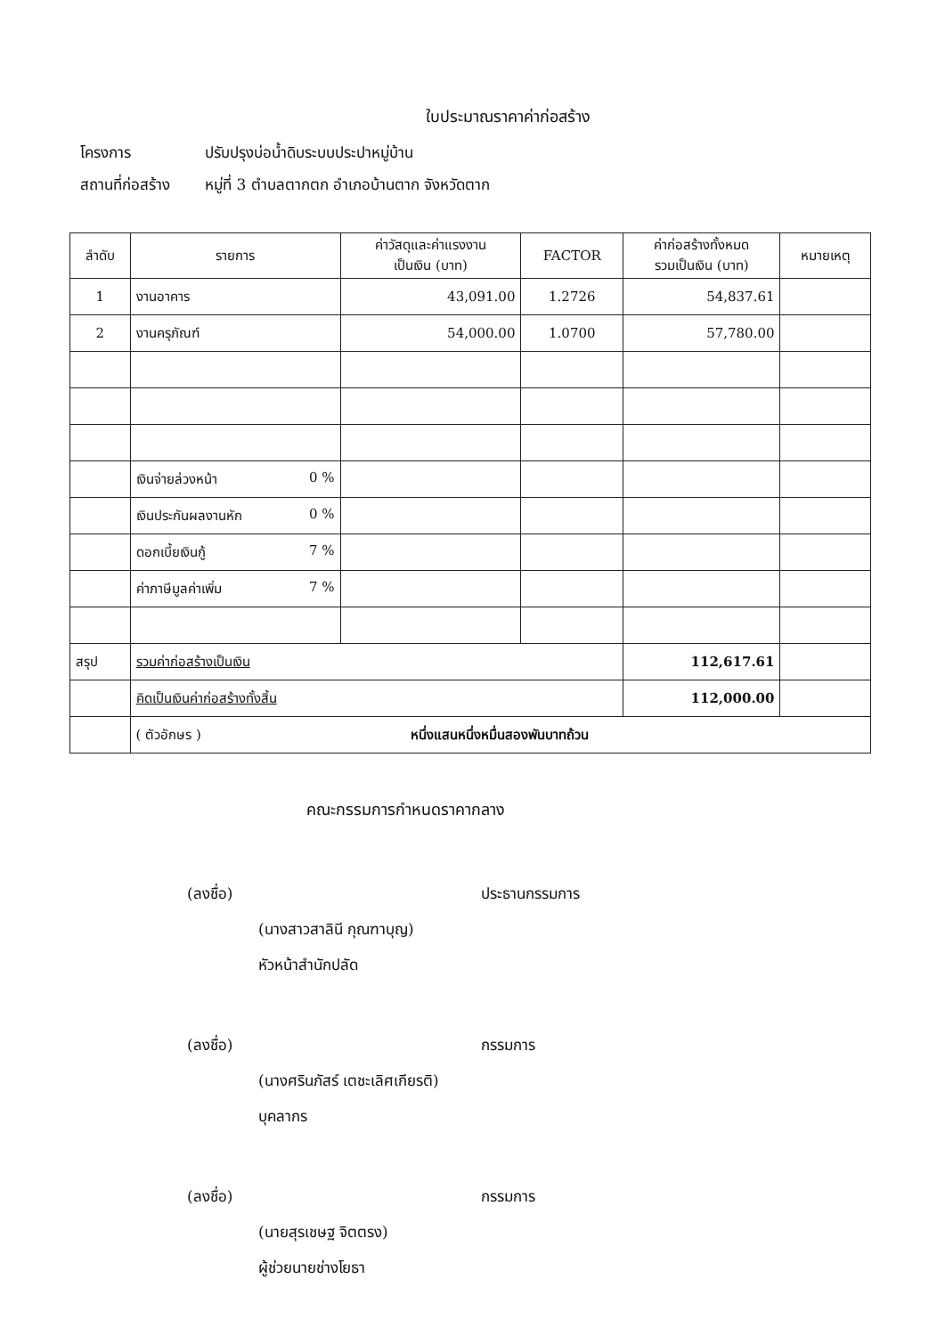ใบประมาณราคาค่าก่อสร้าง
โครงการ ปรับปรุงบ่อน้ำดิบระบบประปาหมู่บ้าน
สถานที่ก่อสร้าง หมู่ที่ 3 ตำบลตากตก อำเภอบ้านตาก จังหวัดตาก
| ลำดับ | รายการ | ค่าวัสดุและค่าแรงงาน เป็นเงิน (บาท) | FACTOR | ค่าก่อสร้างทั้งหมด รวมเป็นเงิน (บาท) | หมายเหตุ |
| --- | --- | --- | --- | --- | --- |
| 1 | งานอาคาร | 43,091.00 | 1.2726 | 54,837.61 | |
| 2 | งานครุภัณฑ์ | 54,000.00 | 1.0700 | 57,780.00 | |
| | เงินจ่ายล่วงหน้า 0 % | | | | |
| | เงินประกันผลงานหัก 0 % | | | | |
| | ดอกเบี้ยเงินกู้ 7 % | | | | |
| | ค่าภาษีมูลค่าเพิ่ม 7 % | | | | |
| สรุป | รวมค่าก่อสร้างเป็นเงิน | | | 112,617.61 | |
| | คิดเป็นเงินค่าก่อสร้างทั้งสิ้น | | | 112,000.00 | |
| | ( ตัวอักษร ) หนึ่งแสนหนึ่งหมื่นสองพันบาทถ้วน | | | | |
คณะกรรมการกำหนดราคากลาง
(ลงชื่อ) ประธานกรรมการ
(นางสาวสาลินี กุณฑาบุญ)
หัวหน้าสำนักปลัด
(ลงชื่อ) กรรมการ
(นางศรินภัสร์ เตชะเลิศเกียรติ)
บุคลากร
(ลงชื่อ) กรรมการ
(นายสุรเชษฐ จิตตรง)
ผู้ช่วยนายช่างโยธา